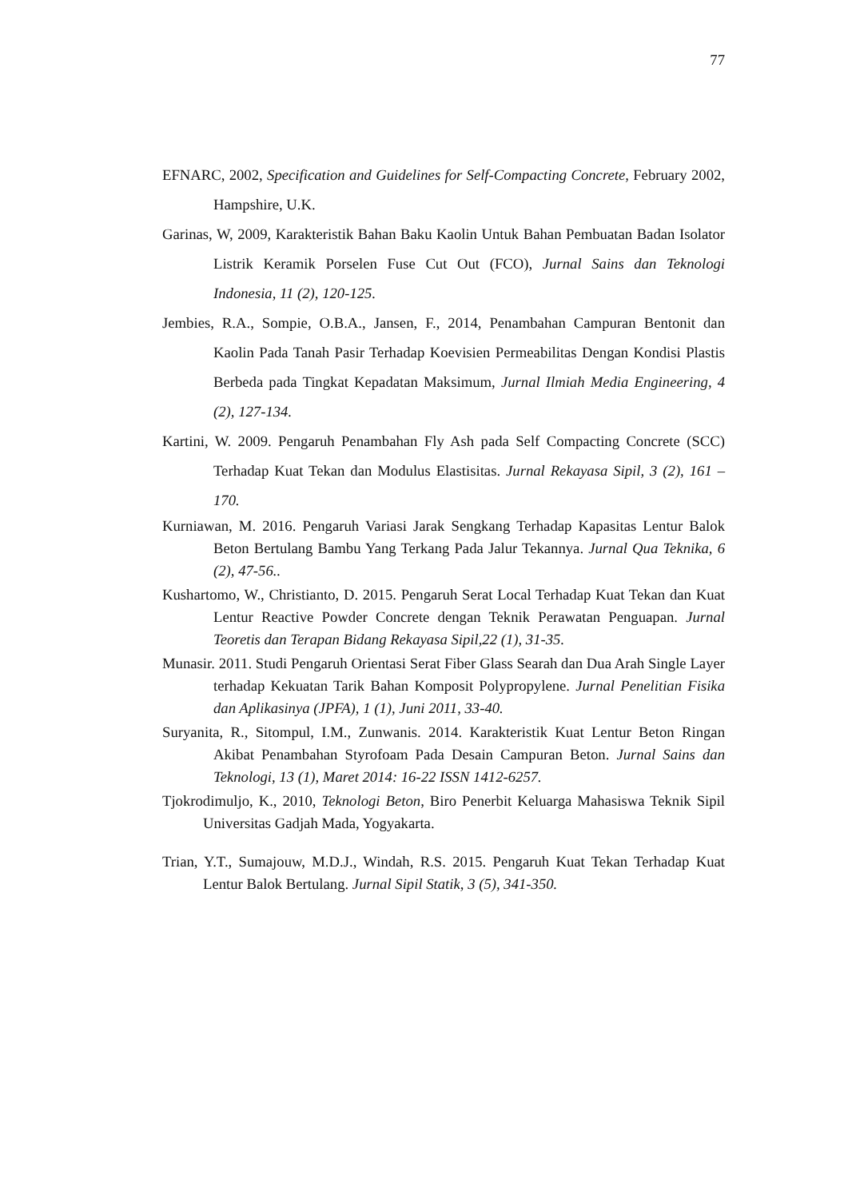77
EFNARC, 2002, Specification and Guidelines for Self-Compacting Concrete, February 2002, Hampshire, U.K.
Garinas, W, 2009, Karakteristik Bahan Baku Kaolin Untuk Bahan Pembuatan Badan Isolator Listrik Keramik Porselen Fuse Cut Out (FCO), Jurnal Sains dan Teknologi Indonesia, 11 (2), 120-125.
Jembies, R.A., Sompie, O.B.A., Jansen, F., 2014, Penambahan Campuran Bentonit dan Kaolin Pada Tanah Pasir Terhadap Koevisien Permeabilitas Dengan Kondisi Plastis Berbeda pada Tingkat Kepadatan Maksimum, Jurnal Ilmiah Media Engineering, 4 (2), 127-134.
Kartini, W. 2009. Pengaruh Penambahan Fly Ash pada Self Compacting Concrete (SCC) Terhadap Kuat Tekan dan Modulus Elastisitas. Jurnal Rekayasa Sipil, 3 (2), 161 – 170.
Kurniawan, M. 2016. Pengaruh Variasi Jarak Sengkang Terhadap Kapasitas Lentur Balok Beton Bertulang Bambu Yang Terkang Pada Jalur Tekannya. Jurnal Qua Teknika, 6 (2), 47-56..
Kushartomo, W., Christianto, D. 2015. Pengaruh Serat Local Terhadap Kuat Tekan dan Kuat Lentur Reactive Powder Concrete dengan Teknik Perawatan Penguapan. Jurnal Teoretis dan Terapan Bidang Rekayasa Sipil,22 (1), 31-35.
Munasir. 2011. Studi Pengaruh Orientasi Serat Fiber Glass Searah dan Dua Arah Single Layer terhadap Kekuatan Tarik Bahan Komposit Polypropylene. Jurnal Penelitian Fisika dan Aplikasinya (JPFA), 1 (1), Juni 2011, 33-40.
Suryanita, R., Sitompul, I.M., Zunwanis. 2014. Karakteristik Kuat Lentur Beton Ringan Akibat Penambahan Styrofoam Pada Desain Campuran Beton. Jurnal Sains dan Teknologi, 13 (1), Maret 2014: 16-22 ISSN 1412-6257.
Tjokrodimuljo, K., 2010, Teknologi Beton, Biro Penerbit Keluarga Mahasiswa Teknik Sipil Universitas Gadjah Mada, Yogyakarta.
Trian, Y.T., Sumajouw, M.D.J., Windah, R.S. 2015. Pengaruh Kuat Tekan Terhadap Kuat Lentur Balok Bertulang. Jurnal Sipil Statik, 3 (5), 341-350.